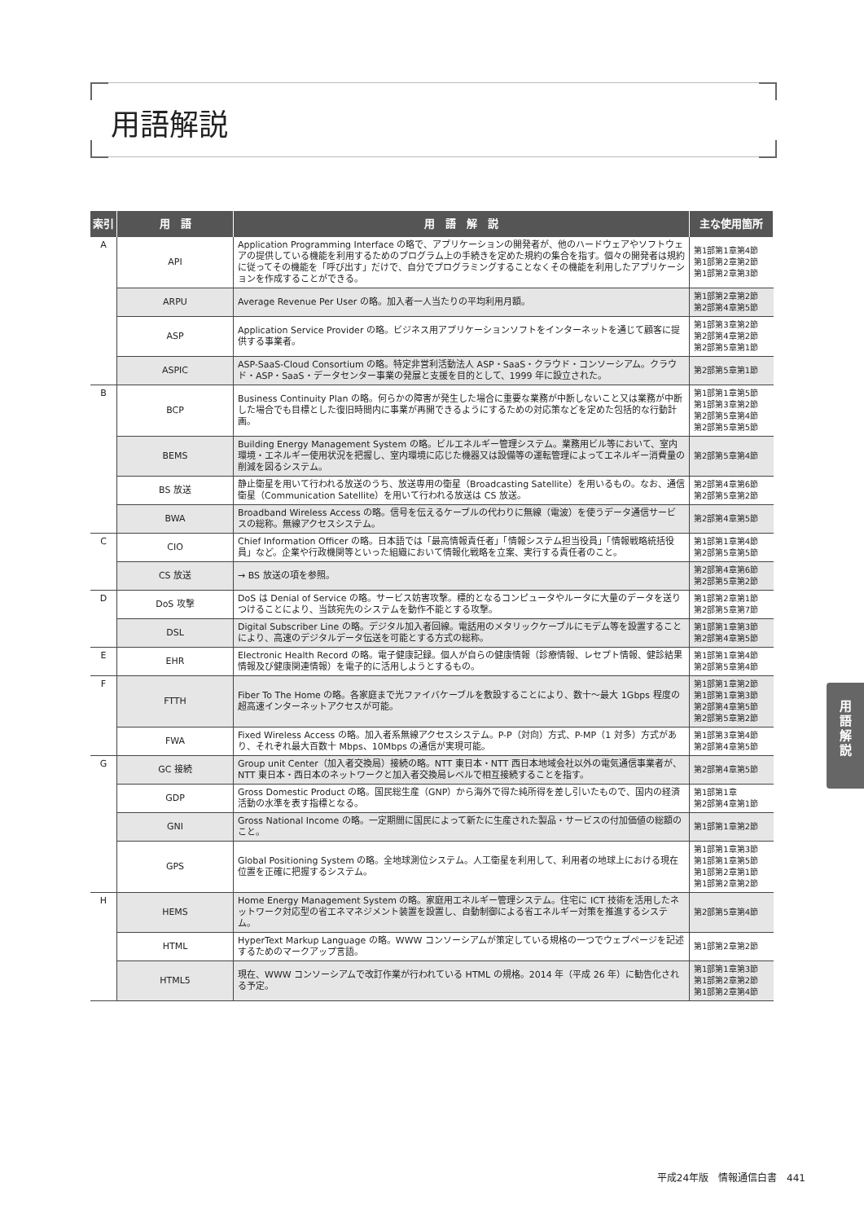用語解説
| 索引 | 用 語 | 用 語 解 説 | 主な使用箇所 |
| --- | --- | --- | --- |
| A | API | Application Programming Interface の略で、アプリケーションの開発者が、他のハードウェアやソフトウェアの提供している機能を利用するためのプログラム上の手続きを定めた規約の集合を指す。個々の開発者は規約に従ってその機能を「呼び出す」だけで、自分でプログラミングすることなくその機能を利用したアプリケーションを作成することができる。 | 第1部第1章第4節 第1部第2章第2節 第1部第2章第3節 |
| | ARPU | Average Revenue Per User の略。加入者一人当たりの平均利用月額。 | 第1部第2章第2節 第2部第4章第5節 |
| | ASP | Application Service Provider の略。ビジネス用アプリケーションソフトをインターネットを通じて顧客に提供する事業者。 | 第1部第3章第2節 第2部第4章第2節 第2部第5章第1節 |
| | ASPIC | ASP-SaaS-Cloud Consortium の略。特定非営利活動法人 ASP・SaaS・クラウド・コンソーシアム。クラウド・ASP・SaaS・データセンター事業の発展と支援を目的として、1999 年に設立された。 | 第2部第5章第1節 |
| B | BCP | Business Continuity Plan の略。何らかの障害が発生した場合に重要な業務が中断しないこと又は業務が中断した場合でも目標とした復旧時間内に事業が再開できるようにするための対応策などを定めた包括的な行動計画。 | 第1部第1章第5節 第1部第3章第2節 第2部第5章第4節 第2部第5章第5節 |
| | BEMS | Building Energy Management System の略。ビルエネルギー管理システム。業務用ビル等において、室内環境・エネルギー使用状況を把握し、室内環境に応じた機器又は設備等の運転管理によってエネルギー消費量の削減を図るシステム。 | 第2部第5章第4節 |
| | BS 放送 | 静止衛星を用いて行われる放送のうち、放送専用の衛星（Broadcasting Satellite）を用いるもの。なお、通信衛星（Communication Satellite）を用いて行われる放送は CS 放送。 | 第2部第4章第6節 第2部第5章第2節 |
| | BWA | Broadband Wireless Access の略。信号を伝えるケーブルの代わりに無線（電波）を使うデータ通信サービスの総称。無線アクセスシステム。 | 第2部第4章第5節 |
| C | CIO | Chief Information Officer の略。日本語では「最高情報責任者」「情報システム担当役員」「情報戦略統括役員」など。企業や行政機関等といった組織において情報化戦略を立案、実行する責任者のこと。 | 第1部第1章第4節 第2部第5章第5節 |
| | CS 放送 | → BS 放送の項を参照。 | 第2部第4章第6節 第2部第5章第2節 |
| D | DoS 攻撃 | DoS は Denial of Service の略。サービス妨害攻撃。標的となるコンピュータやルータに大量のデータを送りつけることにより、当該宛先のシステムを動作不能とする攻撃。 | 第1部第2章第1節 第2部第5章第7節 |
| | DSL | Digital Subscriber Line の略。デジタル加入者回線。電話用のメタリックケーブルにモデム等を設置することにより、高速のデジタルデータ伝送を可能とする方式の総称。 | 第1部第1章第3節 第2部第4章第5節 |
| E | EHR | Electronic Health Record の略。電子健康記録。個人が自らの健康情報（診療情報、レセプト情報、健診結果情報及び健康関連情報）を電子的に活用しようとするもの。 | 第1部第1章第4節 第2部第5章第4節 |
| F | FTTH | Fiber To The Home の略。各家庭まで光ファイバケーブルを敷設することにより、数十～最大 1Gbps 程度の超高速インターネットアクセスが可能。 | 第1部第1章第2節 第1部第1章第3節 第2部第4章第5節 第2部第5章第2節 |
| | FWA | Fixed Wireless Access の略。加入者系無線アクセスシステム。P-P（対向）方式、P-MP（1 対多）方式があり、それぞれ最大百数十 Mbps、10Mbps の通信が実現可能。 | 第1部第3章第4節 第2部第4章第5節 |
| G | GC 接続 | Group unit Center（加入者交換局）接続の略。NTT 東日本・NTT 西日本地域会社以外の電気通信事業者が、NTT 東日本・西日本のネットワークと加入者交換局レベルで相互接続することを指す。 | 第2部第4章第5節 |
| | GDP | Gross Domestic Product の略。国民総生産（GNP）から海外で得た純所得を差し引いたもので、国内の経済活動の水準を表す指標となる。 | 第1部第1章 第2部第4章第1節 |
| | GNI | Gross National Income の略。一定期間に国民によって新たに生産された製品・サービスの付加価値の総額のこと。 | 第1部第1章第2節 |
| | GPS | Global Positioning System の略。全地球測位システム。人工衛星を利用して、利用者の地球上における現在位置を正確に把握するシステム。 | 第1部第1章第3節 第1部第1章第5節 第1部第2章第1節 第1部第2章第2節 |
| H | HEMS | Home Energy Management System の略。家庭用エネルギー管理システム。住宅に ICT 技術を活用したネットワーク対応型の省エネマネジメント装置を設置し、自動制御による省エネルギー対策を推進するシステム。 | 第2部第5章第4節 |
| | HTML | HyperText Markup Language の略。WWW コンソーシアムが策定している規格の一つでウェブページを記述するためのマークアップ言語。 | 第1部第2章第2節 |
| | HTML5 | 現在、WWW コンソーシアムで改訂作業が行われている HTML の規格。2014 年（平成 26 年）に勧告化される予定。 | 第1部第1章第3節 第1部第2章第2節 第1部第2章第4節 |
用
語
解
説
平成24年版　情報通信白書　441